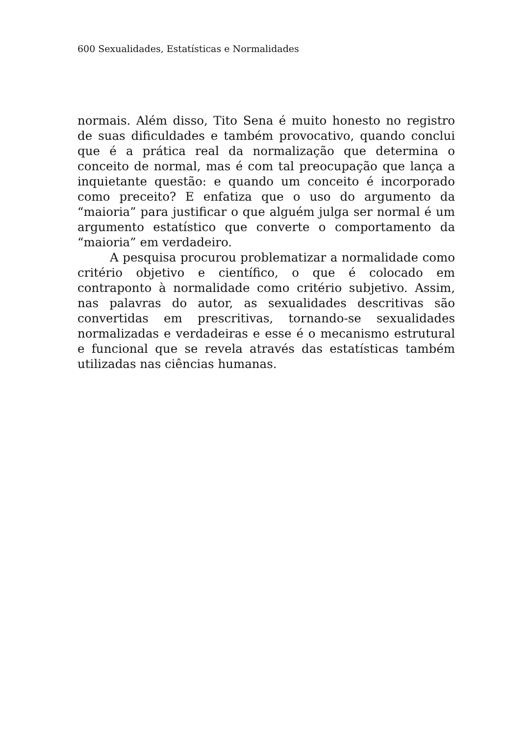600 Sexualidades, Estatísticas e Normalidades
normais. Além disso, Tito Sena é muito honesto no registro de suas dificuldades e também provocativo, quando conclui que é a prática real da normalização que determina o conceito de normal, mas é com tal preocupação que lança a inquietante questão: e quando um conceito é incorporado como preceito? E enfatiza que o uso do argumento da “maioria” para justificar o que alguém julga ser normal é um argumento estatístico que converte o comportamento da “maioria” em verdadeiro.
A pesquisa procurou problematizar a normalidade como critério objetivo e científico, o que é colocado em contraponto à normalidade como critério subjetivo. Assim, nas palavras do autor, as sexualidades descritivas são convertidas em prescritivas, tornando-se sexualidades normalizadas e verdadeiras e esse é o mecanismo estrutural e funcional que se revela através das estatísticas também utilizadas nas ciências humanas.